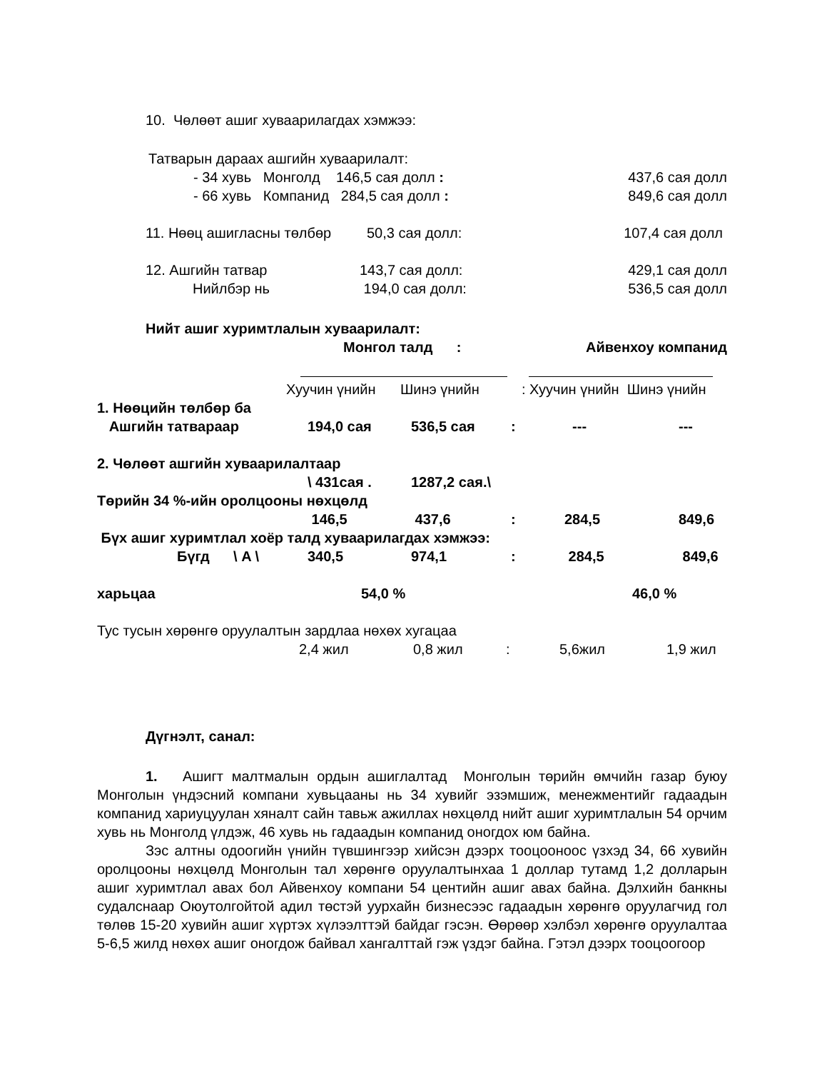10. Чөлөөт ашиг хуваарилагдах хэмжээ:
Татварын дараах ашгийн хуваарилалт:
| | - 34 хувь Монголд 146,5 сая долл : | 437,6 сая долл |
| | - 66 хувь Компанид 284,5 сая долл : | 849,6 сая долл |
| | 11. Нөөц ашигласны төлбөр | 50,3 сая долл: | 107,4 сая долл |
| | 12. Ашгийн татвар | 143,7 сая долл: | 429,1 сая долл |
| | Нийлбэр нь | 194,0 сая долл: | 536,5 сая долл |
Нийт ашиг хуримтлалын хуваарилалт:
| | Монгол талд : | Айвенхоу компанид |
| | Хуучин үнийн | Шинэ үнийн | : Хуучин үнийн Шинэ үнийн |
| 1. Нөөцийн төлбөр ба | | | | | |
| Ашгийн татвараар | 194,0 сая | 536,5 сая | : | --- | --- |
| 2. Чөлөөт ашгийн хуваарилалтаар | | | | | |
| | \ 431сая . | 1287,2 сая.\ | | | |
| Төрийн 34 %-ийн оролцооны нөхцөлд | | | | | |
| | 146,5 | 437,6 | : | 284,5 | 849,6 |
| Бүх ашиг хуримтлал хоёр талд хуваарилагдах хэмжээ: | | | | | |
| Бүгд \ A \ | 340,5 | 974,1 | : | 284,5 | 849,6 |
| харьцаа | 54,0 % | | 46,0 % | | |
Тус тусын хөрөнгө оруулалтын зардлаа нөхөх хугацаа
| | 2,4 жил | 0,8 жил | : | 5,6жил | 1,9 жил |
Дүгнэлт, санал:
1. Ашигт малтмалын ордын ашиглалтад Монголын төрийн өмчийн газар буюу Монголын үндэсний компани хувьцааны нь 34 хувийг эзэмшиж, менежментийг гадаадын компанид хариуцуулан хяналт сайн тавьж ажиллах нөхцөлд нийт ашиг хуримтлалын 54 орчим хувь нь Монголд үлдэж, 46 хувь нь гадаадын компанид оногдох юм байна.
Зэс алтны одоогийн үнийн түвшингээр хийсэн дээрх тооцооноос үзхэд 34, 66 хувийн оролцооны нөхцөлд Монголын тал хөрөнгө оруулалтынхаа 1 доллар тутамд 1,2 долларын ашиг хуримтлал авах бол Айвенхоу компани 54 центийн ашиг авах байна. Дэлхийн банкны судалснаар Оюутолгойтой адил төстэй уурхайн бизнесээс гадаадын хөрөнгө оруулагчид гол төлөв 15-20 хувийн ашиг хүртэх хүлээлттэй байдаг гэсэн. Өөрөөр хэлбэл хөрөнгө оруулалтаа 5-6,5 жилд нөхөх ашиг оногдож байвал хангалттай гэж үздэг байна. Гэтэл дээрх тооцоогоор